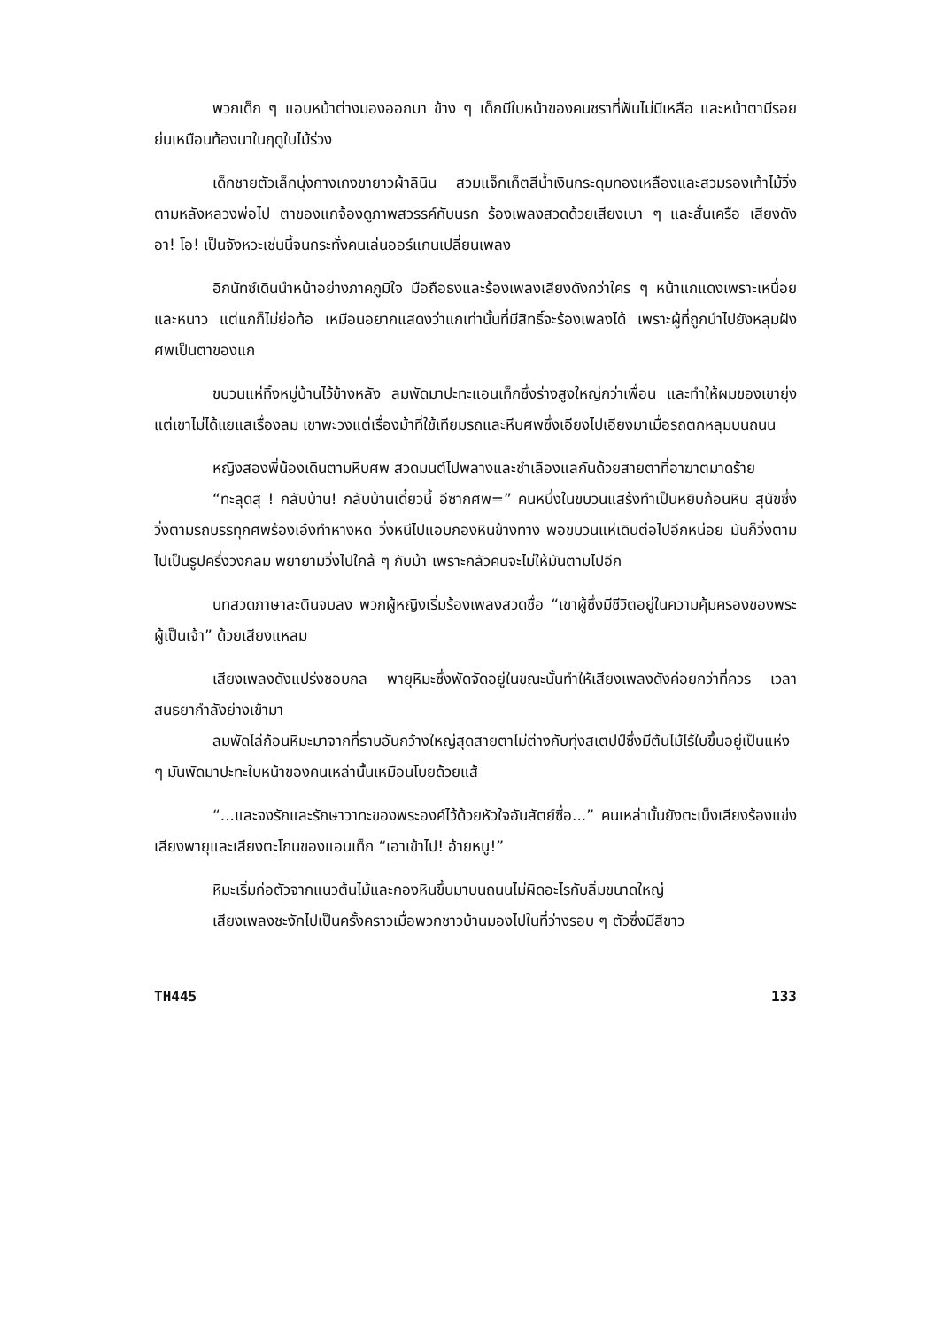พวกเด็ก ๆ แอบหน้าต่างมองออกมา ข้าง ๆ เด็กมีใบหน้าของคนชราที่ฟันไม่มีเหลือ และหน้าตามีรอยย่นเหมือนท้องนาในฤดูใบไม้ร่วง
เด็กชายตัวเล็กนุ่งกางเกงขายาวผ้าลินิน สวมแจ็กเก็ตสีน้ำเงินกระดุมทองเหลืองและสวมรองเท้าไม้วิ่งตามหลังหลวงพ่อไป ตาของแกจ้องดูภาพสวรรค์กับนรก ร้องเพลงสวดด้วยเสียงเบา ๆ และสั่นเครือ เสียงดัง อา! โอ! เป็นจังหวะเช่นนี้จนกระทั่งคนเล่นออร์แกนเปลี่ยนเพลง
อิกนัทซ์เดินนำหน้าอย่างภาคภูมิใจ มือถือธงและร้องเพลงเสียงดังกว่าใคร ๆ หน้าแกแดงเพราะเหนื่อยและหนาว แต่แกก็ไม่ย่อท้อ เหมือนอยากแสดงว่าแกเท่านั้นที่มีสิทธิ์จะร้องเพลงได้ เพราะผู้ที่ถูกนำไปยังหลุมฝังศพเป็นตาของแก
ขบวนแห่ทิ้งหมู่บ้านไว้ข้างหลัง ลมพัดมาปะทะแอนเท็กซึ่งร่างสูงใหญ่กว่าเพื่อน และทำให้ผมของเขายุ่ง แต่เขาไม่ได้แยแสเรื่องลม เขาพะวงแต่เรื่องม้าที่ใช้เทียมรถและหีบศพซึ่งเอียงไปเอียงมาเมื่อรถตกหลุมบนถนน
หญิงสองพี่น้องเดินตามหีบศพ สวดมนต์ไปพลางและชำเลืองแลกันด้วยสายตาที่อาฆาตมาดร้าย
“ทะลุดสุ ! กลับบ้าน! กลับบ้านเดี๋ยวนี้ อีซากศพ=” คนหนึ่งในขบวนแสร้งทำเป็นหยิบก้อนหิน สุนัขซึ่งวิ่งตามรถบรรทุกศพร้องเอ๋งทำหางหด วิ่งหนีไปแอบกองหินข้างทาง พอขบวนแห่เดินต่อไปอีกหน่อย มันก็วิ่งตามไปเป็นรูปครึ่งวงกลม พยายามวิ่งไปใกล้ ๆ กับม้า เพราะกลัวคนจะไม่ให้มันตามไปอีก
บทสวดภาษาละตินจบลง พวกผู้หญิงเริ่มร้องเพลงสวดชื่อ “เขาผู้ซึ่งมีชีวิตอยู่ในความคุ้มครองของพระผู้เป็นเจ้า” ด้วยเสียงแหลม
เสียงเพลงดังแปร่งชอบกล พายุหิมะซึ่งพัดจัดอยู่ในขณะนั้นทำให้เสียงเพลงดังค่อยกว่าที่ควร เวลาสนธยากำลังย่างเข้ามา
ลมพัดไล่ก้อนหิมะมาจากที่ราบอันกว้างใหญ่สุดสายตาไม่ต่างกับทุ่งสเตปป์ซึ่งมีต้นไม้ไร้ใบขึ้นอยู่เป็นแห่ง ๆ มันพัดมาปะทะใบหน้าของคนเหล่านั้นเหมือนโบยด้วยแส้
“...และจงรักและรักษาวาทะของพระองค์ไว้ด้วยหัวใจอันสัตย์ซื่อ...” คนเหล่านั้นยังตะเบ็งเสียงร้องแข่งเสียงพายุและเสียงตะโกนของแอนเท็ก “เอาเข้าไป! อ้ายหนู!”
หิมะเริ่มก่อตัวจากแนวต้นไม้และกองหินขึ้นมาบนถนนไม่ผิดอะไรกับลิ่มขนาดใหญ่
เสียงเพลงชะงักไปเป็นครั้งคราวเมื่อพวกชาวบ้านมองไปในที่ว่างรอบ ๆ ตัวซึ่งมีสีขาว
TH445 133